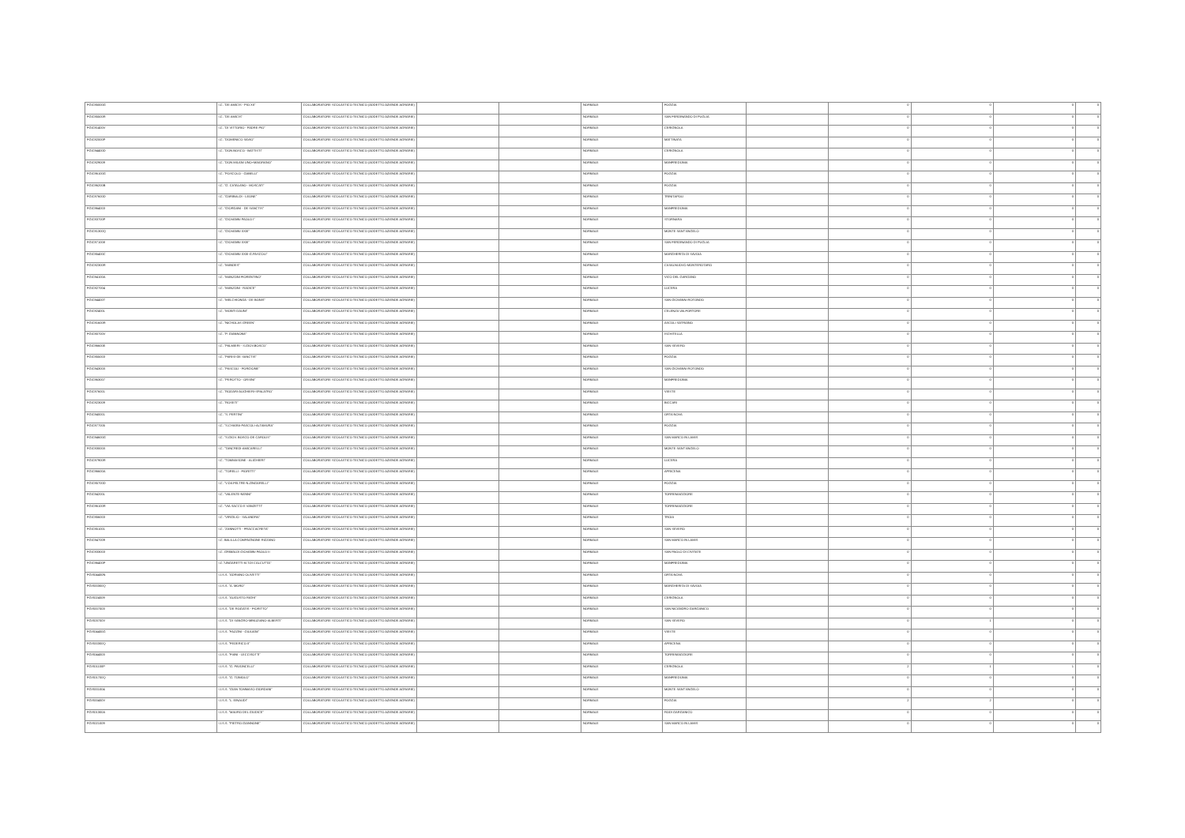| FGIC85000G | I.C. "DE AMICIS - PIO XII" | COLLABORATORE SCOLASTICO TECNICO (ADDETTO AZIENDE AGRARIE) | | | NORMALE | FOGGIA | | 0 | 0 | 0 | 0 |
| FGIC85500R | I.C. "DE AMICIS" | COLLABORATORE SCOLASTICO TECNICO (ADDETTO AZIENDE AGRARIE) | | | NORMALE | SAN FERDINANDO DI PUGLIA | | 0 | 0 | 0 | 0 |
| FGIC81400V | I.C. "DI VITTORIO - PADRE PIO" | COLLABORATORE SCOLASTICO TECNICO (ADDETTO AZIENDE AGRARIE) | | | NORMALE | CERIGNOLA | | 0 | 0 | 0 | 0 |
| FGIC82000P | I.C. "DOMENICO SAVIO" | COLLABORATORE SCOLASTICO TECNICO (ADDETTO AZIENDE AGRARIE) | | | NORMALE | MATTINATA | | 0 | 0 | 0 | 0 |
| FGIC84400D | I.C. "DON BOSCO - BATTISTI" | COLLABORATORE SCOLASTICO TECNICO (ADDETTO AZIENDE AGRARIE) | | | NORMALE | CERIGNOLA | | 0 | 0 | 0 | 0 |
| FGIC829009 | I.C. "DON MILANI UNO+MAIORANO" | COLLABORATORE SCOLASTICO TECNICO (ADDETTO AZIENDE AGRARIE) | | | NORMALE | MANFREDONIA | | 0 | 0 | 0 | 0 |
| FGIC86100G | I.C. "FOSCOLO - GABELLI" | COLLABORATORE SCOLASTICO TECNICO (ADDETTO AZIENDE AGRARIE) | | | NORMALE | FOGGIA | | 0 | 0 | 0 | 0 |
| FGIC86200B | I.C. "G. CATALANO - MOSCATI" | COLLABORATORE SCOLASTICO TECNICO (ADDETTO AZIENDE AGRARIE) | | | NORMALE | FOGGIA | | 0 | 0 | 0 | 0 |
| FGIC87600D | I.C. "GARIBALDI - LEONE" | COLLABORATORE SCOLASTICO TECNICO (ADDETTO AZIENDE AGRARIE) | | | NORMALE | TRINITAPOLI | | 0 | 0 | 0 | 0 |
| FGIC864003 | I.C. "GIORDANI - DE SANCTIS" | COLLABORATORE SCOLASTICO TECNICO (ADDETTO AZIENDE AGRARIE) | | | NORMALE | MANFREDONIA | | 0 | 0 | 0 | 0 |
| FGIC83700P | I.C. "GIOVANNI PAOLO I" | COLLABORATORE SCOLASTICO TECNICO (ADDETTO AZIENDE AGRARIE) | | | NORMALE | STORNARA | | 0 | 0 | 0 | 0 |
| FGIC81300Q | I.C. "GIOVANNI XXIII" | COLLABORATORE SCOLASTICO TECNICO (ADDETTO AZIENDE AGRARIE) | | | NORMALE | MONTE SANT'ANGELO | | 0 | 0 | 0 | 0 |
| FGIC871008 | I.C. "GIOVANNI XXIII" | COLLABORATORE SCOLASTICO TECNICO (ADDETTO AZIENDE AGRARIE) | | | NORMALE | SAN FERDINANDO DI PUGLIA | | 0 | 0 | 0 | 0 |
| FGIC85400C | I.C. "GIOVANNI XXIII-G.PASCOLI" | COLLABORATORE SCOLASTICO TECNICO (ADDETTO AZIENDE AGRARIE) | | | NORMALE | MARGHERITA DI SAVOIA | | 0 | 0 | 0 | 0 |
| FGIC82300R | I.C. "MANDES" | COLLABORATORE SCOLASTICO TECNICO (ADDETTO AZIENDE AGRARIE) | | | NORMALE | CASALNUOVO MONTEROTARO | | 0 | 0 | 0 | 0 |
| FGIC84100A | I.C. "MANZONI FIORENTINO" | COLLABORATORE SCOLASTICO TECNICO (ADDETTO AZIENDE AGRARIE) | | | NORMALE | VICO DEL GARGANO | | 0 | 0 | 0 | 0 |
| FGIC827004 | I.C. "MANZONI - RADICE" | COLLABORATORE SCOLASTICO TECNICO (ADDETTO AZIENDE AGRARIE) | | | NORMALE | LUCERA | | 0 | 0 | 0 | 0 |
| FGIC84400T | I.C. "MELCHIONDA - DE BONIS" | COLLABORATORE SCOLASTICO TECNICO (ADDETTO AZIENDE AGRARIE) | | | NORMALE | SAN GIOVANNI ROTONDO | | 0 | 0 | 0 | 0 |
| FGIC82400L | I.C. "MONTI DAUNI" | COLLABORATORE SCOLASTICO TECNICO (ADDETTO AZIENDE AGRARIE) | | | NORMALE | CELENZA VALFORTORE | | 0 | 0 | 0 | 0 |
| FGIC81600R | I.C. "NICHOLAS GREEN" | COLLABORATORE SCOLASTICO TECNICO (ADDETTO AZIENDE AGRARIE) | | | NORMALE | ASCOLI SATRIANO | | 0 | 0 | 0 | 0 |
| FGIC80700V | I.C. "P. GIANNONE" | COLLABORATORE SCOLASTICO TECNICO (ADDETTO AZIENDE AGRARIE) | | | NORMALE | ISCHITELLA | | 0 | 0 | 0 | 0 |
| FGIC86600E | I.C. "PALMIERI - S.GIOV.BOSCO" | COLLABORATORE SCOLASTICO TECNICO (ADDETTO AZIENDE AGRARIE) | | | NORMALE | SAN SEVERO | | 0 | 0 | 0 | 0 |
| FGIC855003 | I.C. "PARISI-DE SANCTIS" | COLLABORATORE SCOLASTICO TECNICO (ADDETTO AZIENDE AGRARIE) | | | NORMALE | FOGGIA | | 0 | 0 | 0 | 0 |
| FGIC84300X | I.C. "PASCOLI - FORGIONE" | COLLABORATORE SCOLASTICO TECNICO (ADDETTO AZIENDE AGRARIE) | | | NORMALE | SAN GIOVANNI ROTONDO | | 0 | 0 | 0 | 0 |
| FGIC863007 | I.C. "PEROTTO - ORSINI" | COLLABORATORE SCOLASTICO TECNICO (ADDETTO AZIENDE AGRARIE) | | | NORMALE | MANFREDONIA | | 0 | 0 | 0 | 0 |
| FGIC876001 | I.C. "RODARI-ALIGHIERI-SPALATRO" | COLLABORATORE SCOLASTICO TECNICO (ADDETTO AZIENDE AGRARIE) | | | NORMALE | VIESTE | | 0 | 0 | 0 | 0 |
| FGIC823009 | I.C. "ROSETI" | COLLABORATORE SCOLASTICO TECNICO (ADDETTO AZIENDE AGRARIE) | | | NORMALE | BICCARI | | 0 | 0 | 0 | 0 |
| FGIC840001 | I.C. "S. PERTINI" | COLLABORATORE SCOLASTICO TECNICO (ADDETTO AZIENDE AGRARIE) | | | NORMALE | ORTA NOVA | | 0 | 0 | 0 | 0 |
| FGIC877005 | I.C. "S.CHIARA-PASCOLI-ALTAMURA" | COLLABORATORE SCOLASTICO TECNICO (ADDETTO AZIENDE AGRARIE) | | | NORMALE | FOGGIA | | 0 | 0 | 0 | 0 |
| FGIC84600G | I.C. "S.GIOV. BOSCO-DE CAROLIS" | COLLABORATORE SCOLASTICO TECNICO (ADDETTO AZIENDE AGRARIE) | | | NORMALE | SAN MARCO IN LAMIS | | 0 | 0 | 0 | 0 |
| FGIC83000X | I.C. "TANCREDI-AMICARELLI" | COLLABORATORE SCOLASTICO TECNICO (ADDETTO AZIENDE AGRARIE) | | | NORMALE | MONTE SANT'ANGELO | | 0 | 0 | 0 | 0 |
| FGIC87900R | I.C. "TOMMASONE - ALIGHIERI" | COLLABORATORE SCOLASTICO TECNICO (ADDETTO AZIENDE AGRARIE) | | | NORMALE | LUCERA | | 0 | 0 | 0 | 0 |
| FGIC86600A | I.C. "TORELLI - FIORITTI" | COLLABORATORE SCOLASTICO TECNICO (ADDETTO AZIENDE AGRARIE) | | | NORMALE | APRICENA | | 0 | 0 | 0 | 0 |
| FGIC85700D | I.C. "V.DA FELTRE-N.ZINGARELLI" | COLLABORATORE SCOLASTICO TECNICO (ADDETTO AZIENDE AGRARIE) | | | NORMALE | FOGGIA | | 0 | 0 | 0 | 0 |
| FGIC84200L | I.C. "VALENTE-NENNI" | COLLABORATORE SCOLASTICO TECNICO (ADDETTO AZIENDE AGRARIE) | | | NORMALE | TORREMAGGIORE | | 0 | 0 | 0 | 0 |
| FGIC86100R | I.C. "VIA SACCO E VANZETTI" | COLLABORATORE SCOLASTICO TECNICO (ADDETTO AZIENDE AGRARIE) | | | NORMALE | TORREMAGGIORE | | 0 | 0 | 0 | 0 |
| FGIC856003 | I.C. "VIRGILIO - SALANDRA" | COLLABORATORE SCOLASTICO TECNICO (ADDETTO AZIENDE AGRARIE) | | | NORMALE | TROIA | | 0 | 0 | 0 | 0 |
| FGIC851001 | I.C. "ZANNOTTI - FRACCACRETA" | COLLABORATORE SCOLASTICO TECNICO (ADDETTO AZIENDE AGRARIE) | | | NORMALE | SAN SEVERO | | 0 | 0 | 0 | 0 |
| FGIC847009 | I.C. BALILLA COMPAGNONE RIZZANO | COLLABORATORE SCOLASTICO TECNICO (ADDETTO AZIENDE AGRARIE) | | | NORMALE | SAN MARCO IN LAMIS | | 0 | 0 | 0 | 0 |
| FGIC833003 | I.C. GRIMALDI GIOVANNI PAOLO II | COLLABORATORE SCOLASTICO TECNICO (ADDETTO AZIENDE AGRARIE) | | | NORMALE | SAN PAOLO DI CIVITATE | | 0 | 0 | 0 | 0 |
| FGIC86400P | I.C."UNGARETTI M.T.DI CALCUTTA" | COLLABORATORE SCOLASTICO TECNICO (ADDETTO AZIENDE AGRARIE) | | | NORMALE | MANFREDONIA | | 0 | 0 | 0 | 0 |
| FGIS04400N | I.I.S.S. "ADRIANO OLIVETTI" | COLLABORATORE SCOLASTICO TECNICO (ADDETTO AZIENDE AGRARIE) | | | NORMALE | ORTA NOVA | | 0 | 0 | 0 | 0 |
| FGIS00300Q | I.I.S.S. "A. MORO" | COLLABORATORE SCOLASTICO TECNICO (ADDETTO AZIENDE AGRARIE) | | | NORMALE | MARGHERITA DI SAVOIA | | 0 | 0 | 0 | 0 |
| FGIS024009 | I.I.S.S. "AUGUSTO RIGHI" | COLLABORATORE SCOLASTICO TECNICO (ADDETTO AZIENDE AGRARIE) | | | NORMALE | CERIGNOLA | | 0 | 0 | 0 | 0 |
| FGIS007003 | I.I.S.S. "DE ROGATIS - FIORITTO" | COLLABORATORE SCOLASTICO TECNICO (ADDETTO AZIENDE AGRARIE) | | | NORMALE | SAN NICANDRO GARGANICO | | 0 | 0 | 0 | 0 |
| FGIS03700V | I.I.S.S. "DI SANGRO-MINUZIANO-ALBERTI" | COLLABORATORE SCOLASTICO TECNICO (ADDETTO AZIENDE AGRARIE) | | | NORMALE | SAN SEVERO | | 0 | 1 | 0 | 0 |
| FGIS04400G | I.I.S.S. "FAZZINI - GIULIANI" | COLLABORATORE SCOLASTICO TECNICO (ADDETTO AZIENDE AGRARIE) | | | NORMALE | VIESTE | | 0 | 0 | 0 | 0 |
| FGIS00300Q | I.I.S.S. "FEDERICO II" | COLLABORATORE SCOLASTICO TECNICO (ADDETTO AZIENDE AGRARIE) | | | NORMALE | APRICENA | | 0 | 0 | 0 | 0 |
| FGIS044003 | I.I.S.S. "FIANI - LECCISOTTI" | COLLABORATORE SCOLASTICO TECNICO (ADDETTO AZIENDE AGRARIE) | | | NORMALE | TORREMAGGIORE | | 0 | 0 | 0 | 0 |
| FGIS01100P | I.I.S.S. "G. PAVONCELLI" | COLLABORATORE SCOLASTICO TECNICO (ADDETTO AZIENDE AGRARIE) | | | NORMALE | CERIGNOLA | | 2 | 1 | 1 | 0 |
| FGIS01700Q | I.I.S.S. "G. TONIOLO" | COLLABORATORE SCOLASTICO TECNICO (ADDETTO AZIENDE AGRARIE) | | | NORMALE | MANFREDONIA | | 0 | 0 | 0 | 0 |
| FGIS001004 | I.I.S.S. "GIAN TOMMASO GIORDANI" | COLLABORATORE SCOLASTICO TECNICO (ADDETTO AZIENDE AGRARIE) | | | NORMALE | MONTE SANT'ANGELO | | 0 | 0 | 0 | 0 |
| FGIS00400V | I.I.S.S. "L. EINAUDI" | COLLABORATORE SCOLASTICO TECNICO (ADDETTO AZIENDE AGRARIE) | | | NORMALE | FOGGIA | | 2 | 2 | 0 | 0 |
| FGIS01300A | I.I.S.S. "MAURO DEL GIUDICE" | COLLABORATORE SCOLASTICO TECNICO (ADDETTO AZIENDE AGRARIE) | | | NORMALE | RODI GARGANICO | | 0 | 0 | 0 | 0 |
| FGIS021009 | I.I.S.S. "PIETRO GIANNONE" | COLLABORATORE SCOLASTICO TECNICO (ADDETTO AZIENDE AGRARIE) | | | NORMALE | SAN MARCO IN LAMIS | | 0 | 0 | 0 | 0 |